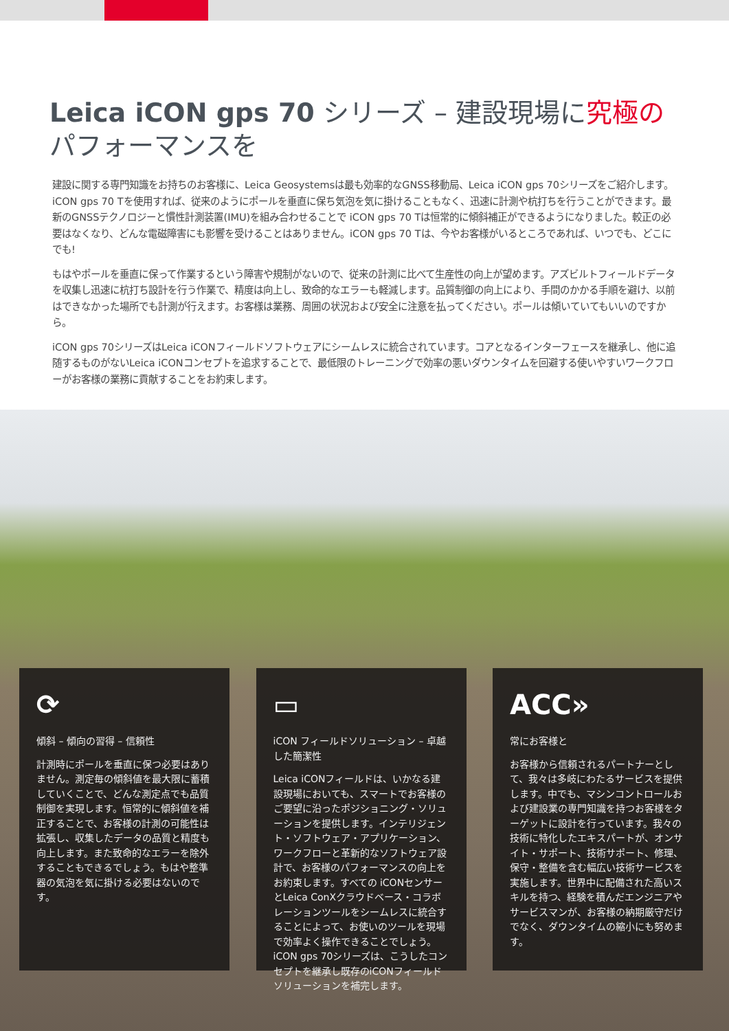Leica iCON gps 70 シリーズ – 建設現場に究極のパフォーマンスを
建設に関する専門知識をお持ちのお客様に、Leica Geosystemsは最も効率的なGNSS移動局、Leica iCON gps 70シリーズをご紹介します。iCON gps 70 Tを使用すれば、従来のようにポールを垂直に保ち気泡を気に掛けることもなく、迅速に計測や杭打ちを行うことができます。最新のGNSSテクノロジーと慣性計測装置(IMU)を組み合わせることで iCON gps 70 Tは恒常的に傾斜補正ができるようになりました。較正の必要はなくなり、どんな電磁障害にも影響を受けることはありません。iCON gps 70 Tは、今やお客様がいるところであれば、いつでも、どこにでも!
もはやポールを垂直に保って作業するという障害や規制がないので、従来の計測に比べて生産性の向上が望めます。アズビルトフィールドデータを収集し迅速に杭打ち設計を行う作業で、精度は向上し、致命的なエラーも軽減します。品質制御の向上により、手間のかかる手順を避け、以前はできなかった場所でも計測が行えます。お客様は業務、周囲の状況および安全に注意を払ってください。ポールは傾いていてもいいのですから。
iCON gps 70シリーズはLeica iCONフィールドソフトウェアにシームレスに統合されています。コアとなるインターフェースを継承し、他に追随するものがないLeica iCONコンセプトを追求することで、最低限のトレーニングで効率の悪いダウンタイムを回避する使いやすいワークフローがお客様の業務に貢献することをお約束します。
⟳
傾斜 – 傾向の習得 – 信頼性
計測時にポールを垂直に保つ必要はありません。測定毎の傾斜値を最大限に蓄積していくことで、どんな測定点でも品質制御を実現します。恒常的に傾斜値を補正することで、お客様の計測の可能性は拡張し、収集したデータの品質と精度も向上します。また致命的なエラーを除外することもできるでしょう。もはや整準器の気泡を気に掛ける必要はないのです。
▭
iCON フィールドソリューション – 卓越した簡潔性
Leica iCONフィールドは、いかなる建設現場においても、スマートでお客様のご要望に沿ったポジショニング・ソリューションを提供します。インテリジェント・ソフトウェア・アプリケーション、ワークフローと革新的なソフトウェア設計で、お客様のパフォーマンスの向上をお約束します。すべての iCONセンサーとLeica ConXクラウドベース・コラボレーションツールをシームレスに統合することによって、お使いのツールを現場で効率よく操作できることでしょう。iCON gps 70シリーズは、こうしたコンセプトを継承し既存のiCONフィールドソリューションを補完します。
ACC»
常にお客様と
お客様から信頼されるパートナーとして、我々は多岐にわたるサービスを提供します。中でも、マシンコントロールおよび建設業の専門知識を持つお客様をターゲットに設計を行っています。我々の技術に特化したエキスパートが、オンサイト・サポート、技術サポート、修理、保守・整備を含む幅広い技術サービスを実施します。世界中に配備された高いスキルを持つ、経験を積んだエンジニアやサービスマンが、お客様の納期厳守だけでなく、ダウンタイムの縮小にも努めます。